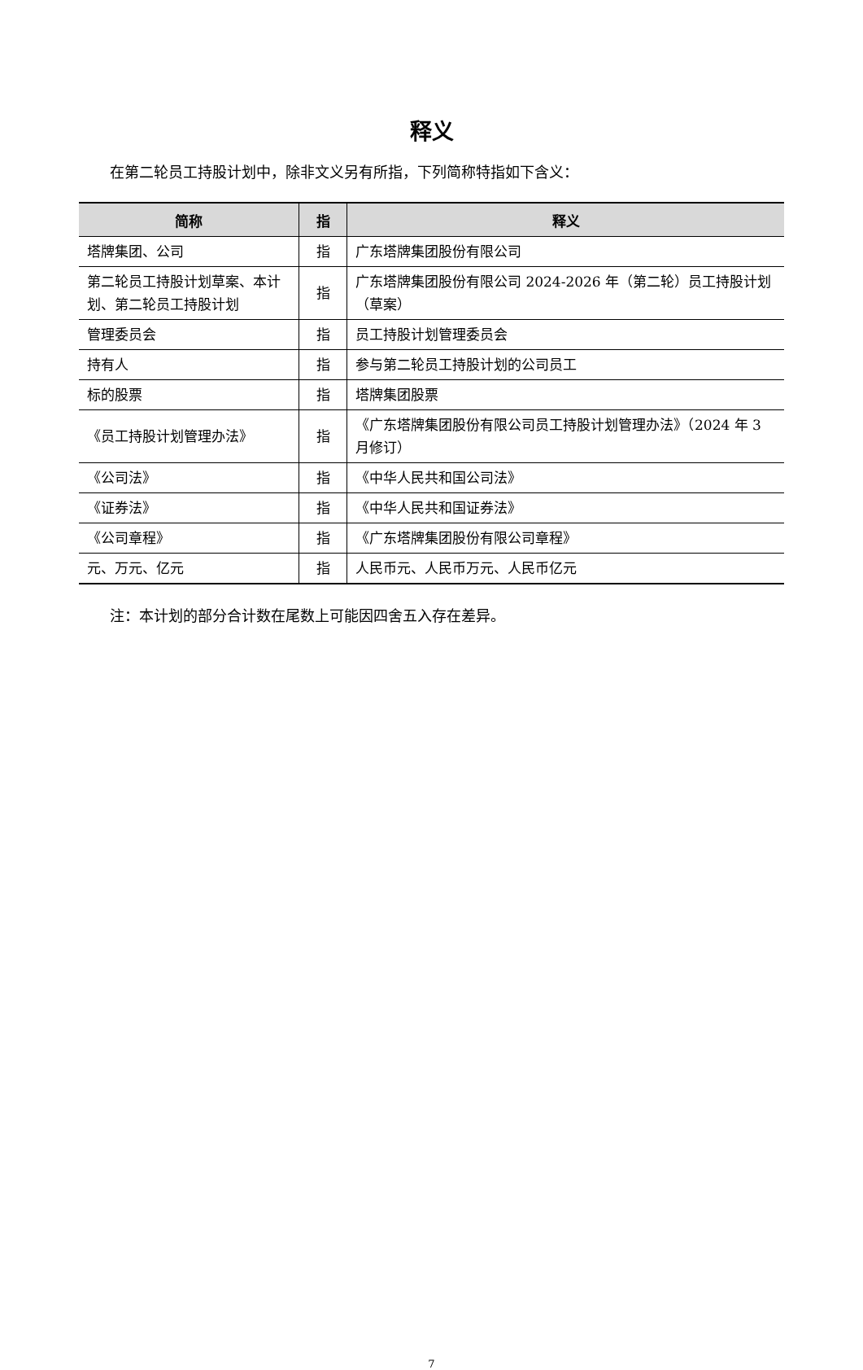释义
在第二轮员工持股计划中，除非文义另有所指，下列简称特指如下含义：
| 简称 | 指 | 释义 |
| --- | --- | --- |
| 塔牌集团、公司 | 指 | 广东塔牌集团股份有限公司 |
| 第二轮员工持股计划草案、本计划、第二轮员工持股计划 | 指 | 广东塔牌集团股份有限公司 2024-2026 年（第二轮）员工持股计划（草案） |
| 管理委员会 | 指 | 员工持股计划管理委员会 |
| 持有人 | 指 | 参与第二轮员工持股计划的公司员工 |
| 标的股票 | 指 | 塔牌集团股票 |
| 《员工持股计划管理办法》 | 指 | 《广东塔牌集团股份有限公司员工持股计划管理办法》（2024 年 3 月修订） |
| 《公司法》 | 指 | 《中华人民共和国公司法》 |
| 《证券法》 | 指 | 《中华人民共和国证券法》 |
| 《公司章程》 | 指 | 《广东塔牌集团股份有限公司章程》 |
| 元、万元、亿元 | 指 | 人民币元、人民币万元、人民币亿元 |
注：本计划的部分合计数在尾数上可能因四舍五入存在差异。
7